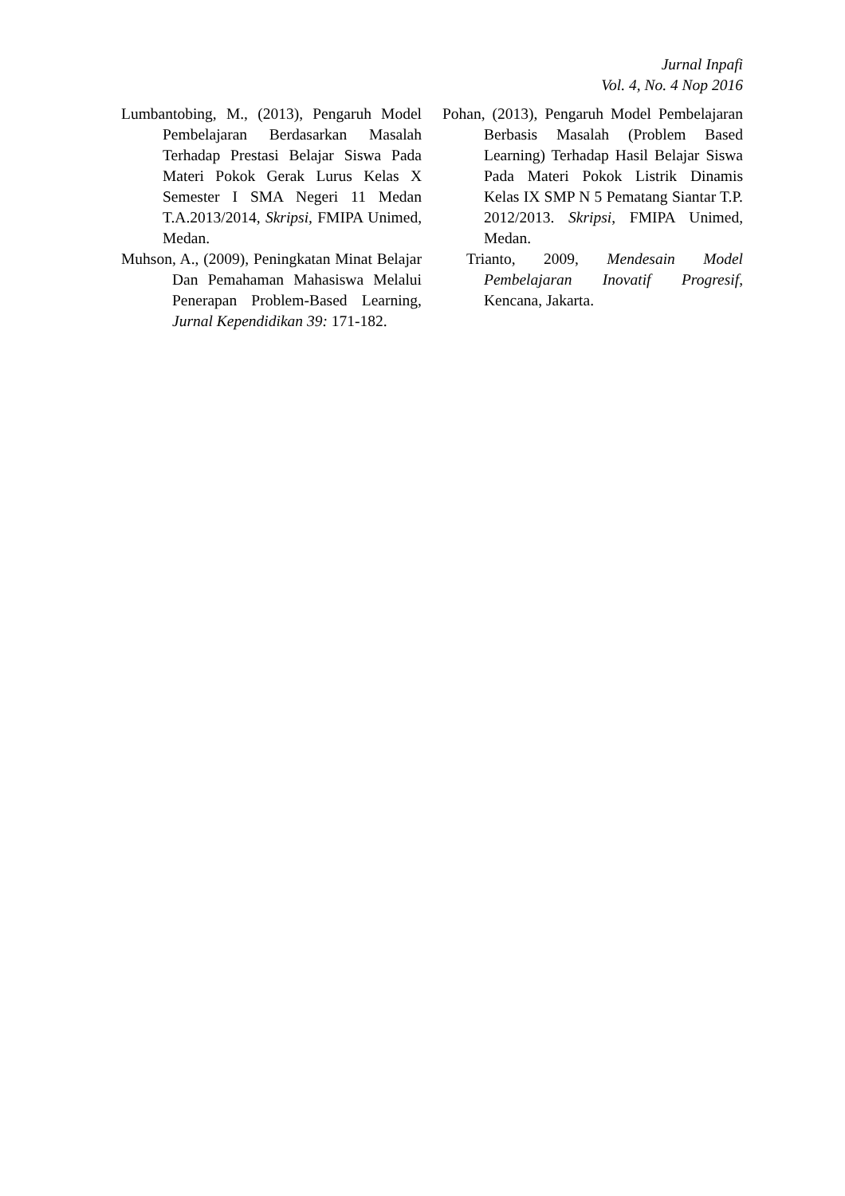Jurnal Inpafi
Vol. 4, No. 4 Nop 2016
Lumbantobing, M., (2013), Pengaruh Model Pembelajaran Berdasarkan Masalah Terhadap Prestasi Belajar Siswa Pada Materi Pokok Gerak Lurus Kelas X Semester I SMA Negeri 11 Medan T.A.2013/2014, Skripsi, FMIPA Unimed, Medan.
Muhson, A., (2009), Peningkatan Minat Belajar Dan Pemahaman Mahasiswa Melalui Penerapan Problem-Based Learning, Jurnal Kependidikan 39: 171-182.
Pohan, (2013), Pengaruh Model Pembelajaran Berbasis Masalah (Problem Based Learning) Terhadap Hasil Belajar Siswa Pada Materi Pokok Listrik Dinamis Kelas IX SMP N 5 Pematang Siantar T.P. 2012/2013. Skripsi, FMIPA Unimed, Medan.
Trianto, 2009, Mendesain Model Pembelajaran Inovatif Progresif, Kencana, Jakarta.